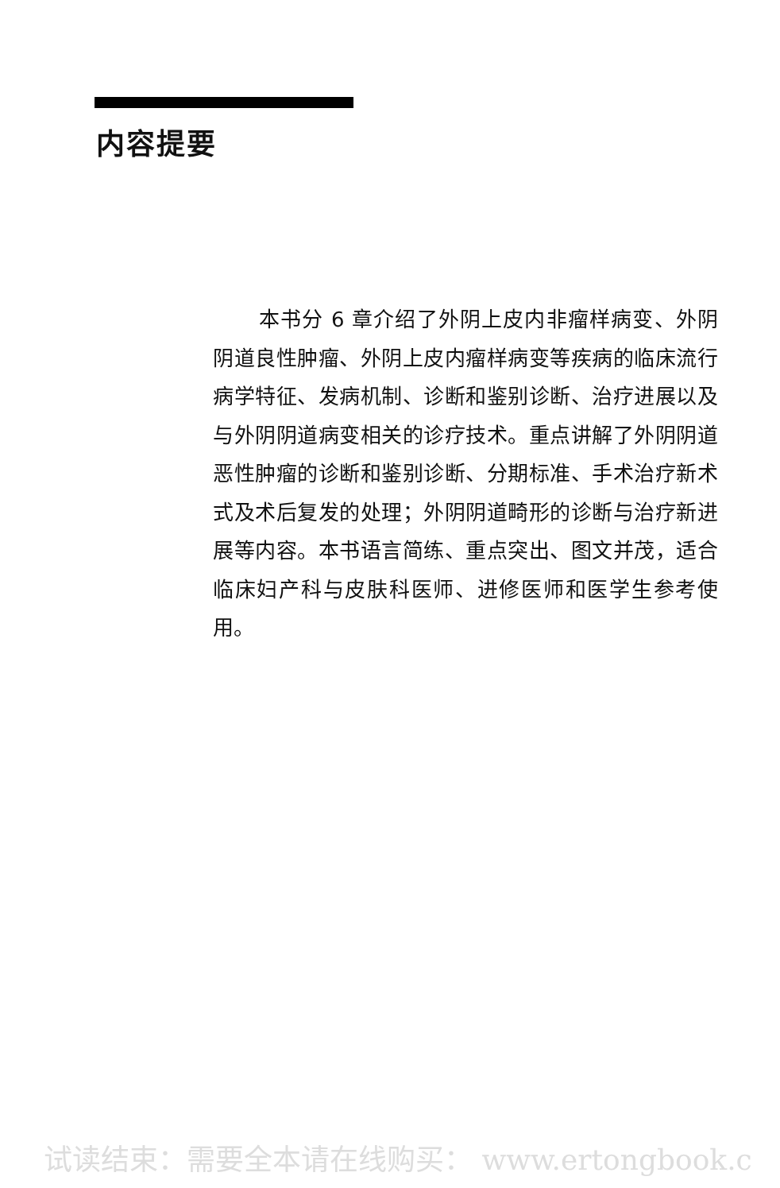内容提要
本书分 6 章介绍了外阴上皮内非瘤样病变、外阴阴道良性肿瘤、外阴上皮内瘤样病变等疾病的临床流行病学特征、发病机制、诊断和鉴别诊断、治疗进展以及与外阴阴道病变相关的诊疗技术。重点讲解了外阴阴道恶性肿瘤的诊断和鉴别诊断、分期标准、手术治疗新术式及术后复发的处理；外阴阴道畸形的诊断与治疗新进展等内容。本书语言简练、重点突出、图文并茂，适合临床妇产科与皮肤科医师、进修医师和医学生参考使用。
试读结束：需要全本请在线购买： www.ertongbook.c